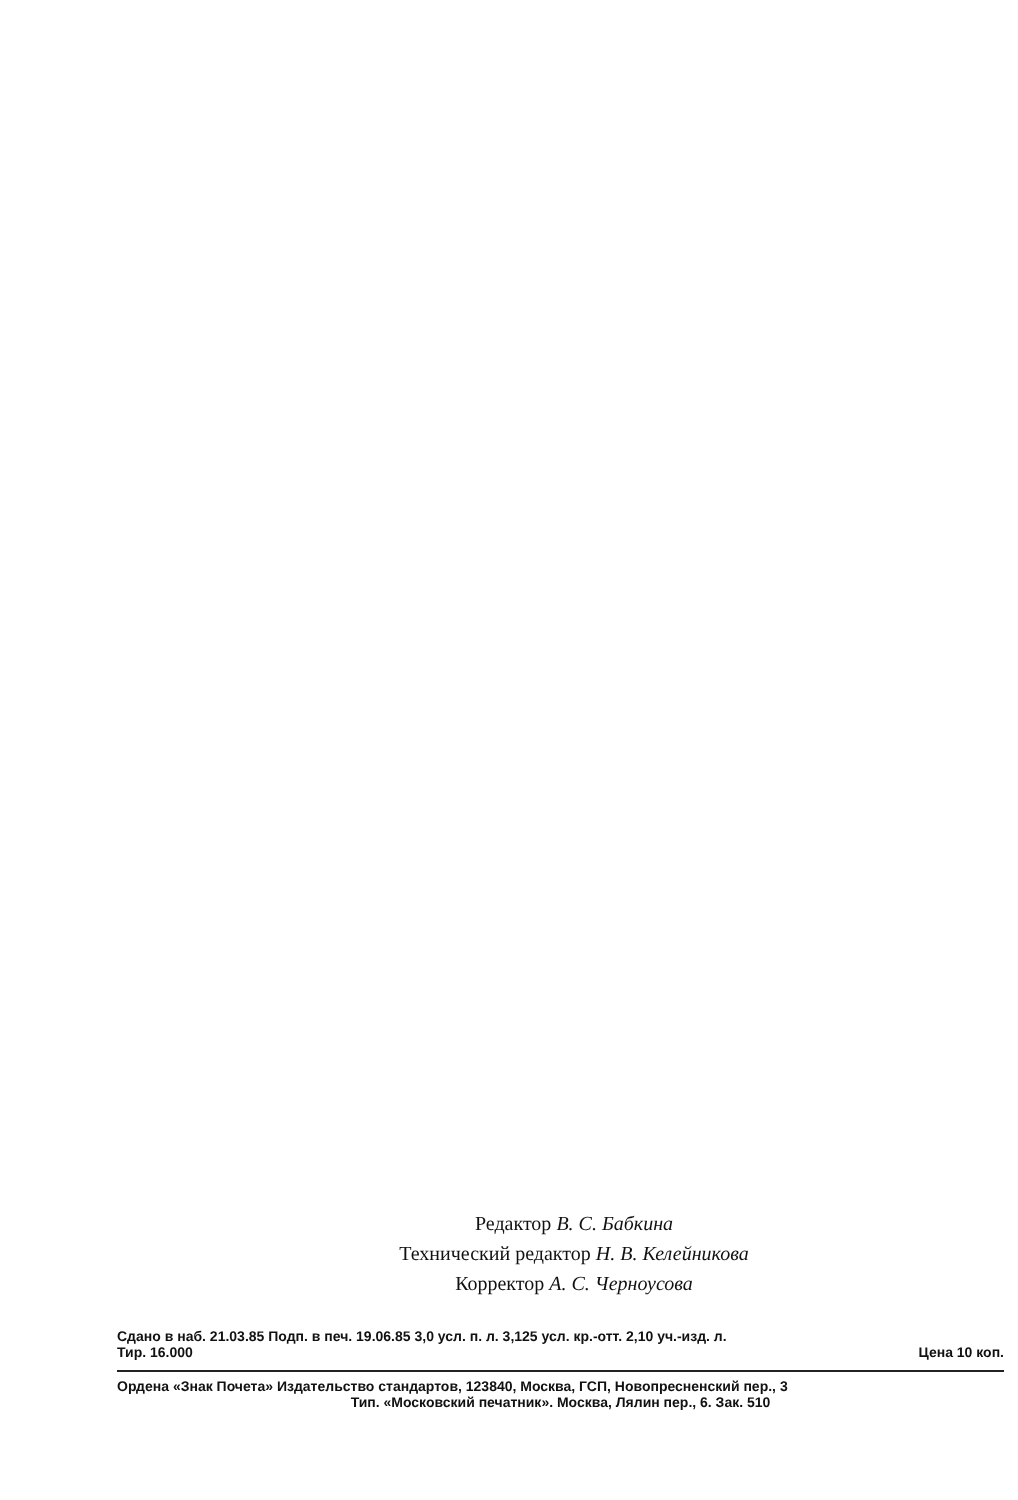Редактор В. С. Бабкина
Технический редактор Н. В. Келейникова
Корректор А. С. Черноусова
Сдано в наб. 21.03.85 Подп. в печ. 19.06.85 3,0 усл. п. л. 3,125 усл. кр.-отт. 2,10 уч.-изд. л.
Тир. 16.000 Цена 10 коп.
Ордена «Знак Почета» Издательство стандартов, 123840, Москва, ГСП, Новопресненский пер., 3
Тип. «Московский печатник». Москва, Лялин пер., 6. Зак. 510